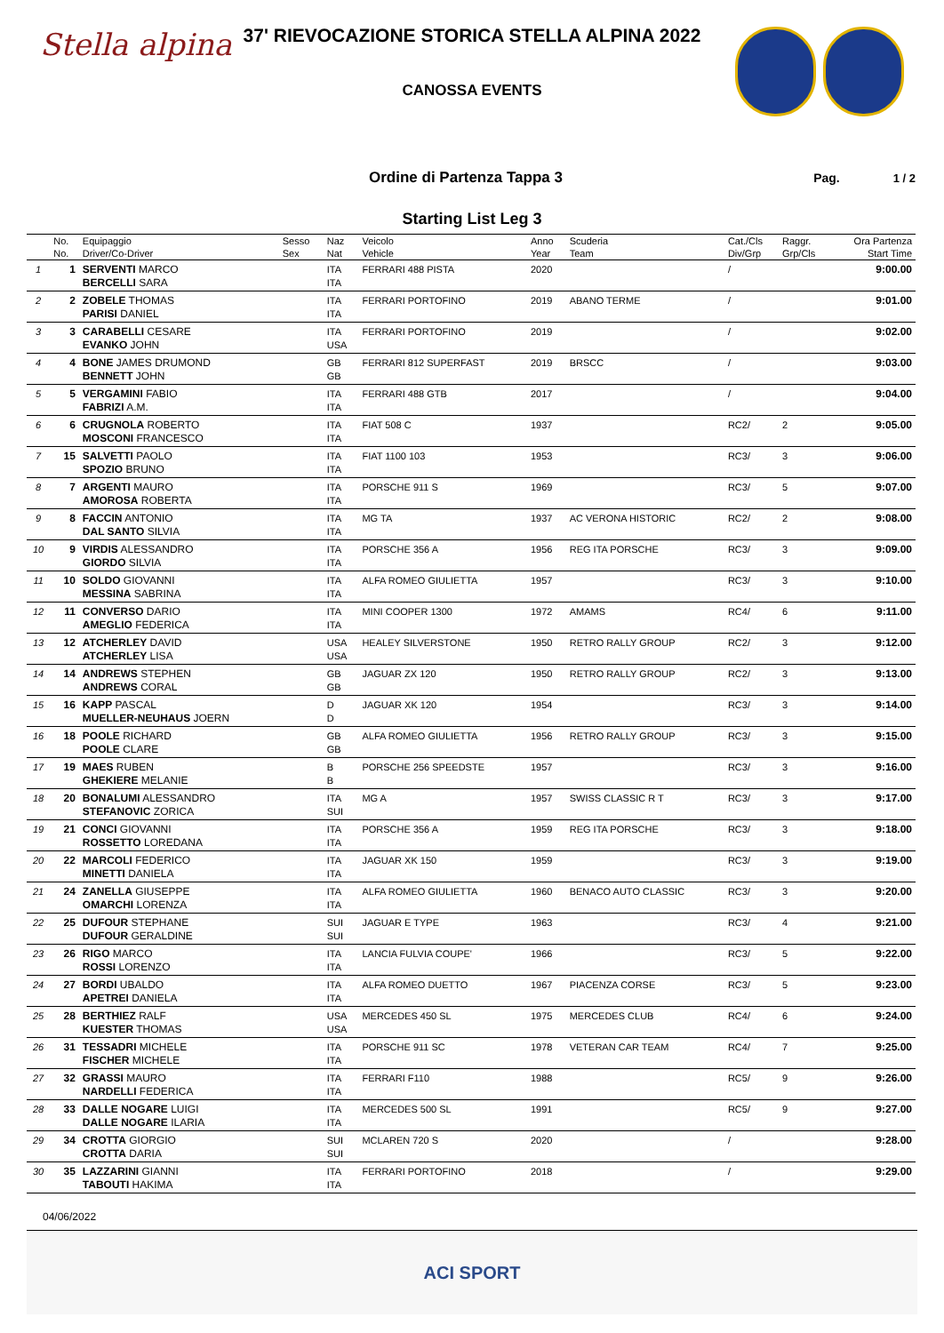Stella alpina
37' RIEVOCAZIONE STORICA STELLA ALPINA 2022
CANOSSA EVENTS
Ordine di Partenza Tappa 3 Pag. 1 / 2
Starting List Leg 3
| | No. | Equipaggio | Sesso | Naz | Veicolo | Anno | Scuderia | Cat./Cls | Raggr. | Ora Partenza |
| --- | --- | --- | --- | --- | --- | --- | --- | --- | --- | --- |
| | No. | Driver/Co-Driver | Sex | Nat | Vehicle | Year | Team | Div/Grp | Grp/Cls | Start Time |
| 1 | 1 | SERVENTI MARCO BERCELLI SARA | | ITA ITA | FERRARI 488 PISTA | 2020 | | / | | 9:00.00 |
| 2 | 2 | ZOBELE THOMAS PARISI DANIEL | | ITA ITA | FERRARI PORTOFINO | 2019 | ABANO TERME | / | | 9:01.00 |
| 3 | 3 | CARABELLI CESARE EVANKO JOHN | | ITA USA | FERRARI PORTOFINO | 2019 | | / | | 9:02.00 |
| 4 | 4 | BONE JAMES DRUMOND BENNETT JOHN | | GB GB | FERRARI 812 SUPERFAST | 2019 | BRSCC | / | | 9:03.00 |
| 5 | 5 | VERGAMINI FABIO FABRIZI A.M. | | ITA ITA | FERRARI 488 GTB | 2017 | | / | | 9:04.00 |
| 6 | 6 | CRUGNOLA ROBERTO MOSCONI FRANCESCO | | ITA ITA | FIAT 508 C | 1937 | | RC2/ | 2 | 9:05.00 |
| 7 | 15 | SALVETTI PAOLO SPOZIO BRUNO | | ITA ITA | FIAT 1100 103 | 1953 | | RC3/ | 3 | 9:06.00 |
| 8 | 7 | ARGENTI MAURO AMOROSA ROBERTA | | ITA ITA | PORSCHE 911 S | 1969 | | RC3/ | 5 | 9:07.00 |
| 9 | 8 | FACCIN ANTONIO DAL SANTO SILVIA | | ITA ITA | MG TA | 1937 | AC VERONA HISTORIC | RC2/ | 2 | 9:08.00 |
| 10 | 9 | VIRDIS ALESSANDRO GIORDO SILVIA | | ITA ITA | PORSCHE 356 A | 1956 | REG ITA PORSCHE | RC3/ | 3 | 9:09.00 |
| 11 | 10 | SOLDO GIOVANNI MESSINA SABRINA | | ITA ITA | ALFA ROMEO GIULIETTA | 1957 | | RC3/ | 3 | 9:10.00 |
| 12 | 11 | CONVERSO DARIO AMEGLIO FEDERICA | | ITA ITA | MINI COOPER 1300 | 1972 | AMAMS | RC4/ | 6 | 9:11.00 |
| 13 | 12 | ATCHERLEY DAVID ATCHERLEY LISA | | USA USA | HEALEY SILVERSTONE | 1950 | RETRO RALLY GROUP | RC2/ | 3 | 9:12.00 |
| 14 | 14 | ANDREWS STEPHEN ANDREWS CORAL | | GB GB | JAGUAR ZX 120 | 1950 | RETRO RALLY GROUP | RC2/ | 3 | 9:13.00 |
| 15 | 16 | KAPP PASCAL MUELLER-NEUHAUS JOERN | | D D | JAGUAR XK 120 | 1954 | | RC3/ | 3 | 9:14.00 |
| 16 | 18 | POOLE RICHARD POOLE CLARE | | GB GB | ALFA ROMEO GIULIETTA | 1956 | RETRO RALLY GROUP | RC3/ | 3 | 9:15.00 |
| 17 | 19 | MAES RUBEN GHEKIERE MELANIE | | B B | PORSCHE 256 SPEEDSTE | 1957 | | RC3/ | 3 | 9:16.00 |
| 18 | 20 | BONALUMI ALESSANDRO STEFANOVIC ZORICA | | ITA SUI | MG A | 1957 | SWISS CLASSIC R T | RC3/ | 3 | 9:17.00 |
| 19 | 21 | CONCI GIOVANNI ROSSETTO LOREDANA | | ITA ITA | PORSCHE 356 A | 1959 | REG ITA PORSCHE | RC3/ | 3 | 9:18.00 |
| 20 | 22 | MARCOLI FEDERICO MINETTI DANIELA | | ITA ITA | JAGUAR XK 150 | 1959 | | RC3/ | 3 | 9:19.00 |
| 21 | 24 | ZANELLA GIUSEPPE OMARCHI LORENZA | | ITA ITA | ALFA ROMEO GIULIETTA | 1960 | BENACO AUTO CLASSIC | RC3/ | 3 | 9:20.00 |
| 22 | 25 | DUFOUR STEPHANE DUFOUR GERALDINE | | SUI SUI | JAGUAR E TYPE | 1963 | | RC3/ | 4 | 9:21.00 |
| 23 | 26 | RIGO MARCO ROSSI LORENZO | | ITA ITA | LANCIA FULVIA COUPE' | 1966 | | RC3/ | 5 | 9:22.00 |
| 24 | 27 | BORDI UBALDO APETREI DANIELA | | ITA ITA | ALFA ROMEO DUETTO | 1967 | PIACENZA CORSE | RC3/ | 5 | 9:23.00 |
| 25 | 28 | BERTHIEZ RALF KUESTER THOMAS | | USA USA | MERCEDES 450 SL | 1975 | MERCEDES CLUB | RC4/ | 6 | 9:24.00 |
| 26 | 31 | TESSADRI MICHELE FISCHER MICHELE | | ITA ITA | PORSCHE 911 SC | 1978 | VETERAN CAR TEAM | RC4/ | 7 | 9:25.00 |
| 27 | 32 | GRASSI MAURO NARDELLI FEDERICA | | ITA ITA | FERRARI F110 | 1988 | | RC5/ | 9 | 9:26.00 |
| 28 | 33 | DALLE NOGARE LUIGI DALLE NOGARE ILARIA | | ITA ITA | MERCEDES 500 SL | 1991 | | RC5/ | 9 | 9:27.00 |
| 29 | 34 | CROTTA GIORGIO CROTTA DARIA | | SUI SUI | MCLAREN 720 S | 2020 | | / | | 9:28.00 |
| 30 | 35 | LAZZARINI GIANNI TABOUTI HAKIMA | | ITA ITA | FERRARI PORTOFINO | 2018 | | / | | 9:29.00 |
04/06/2022
ACI SPORT